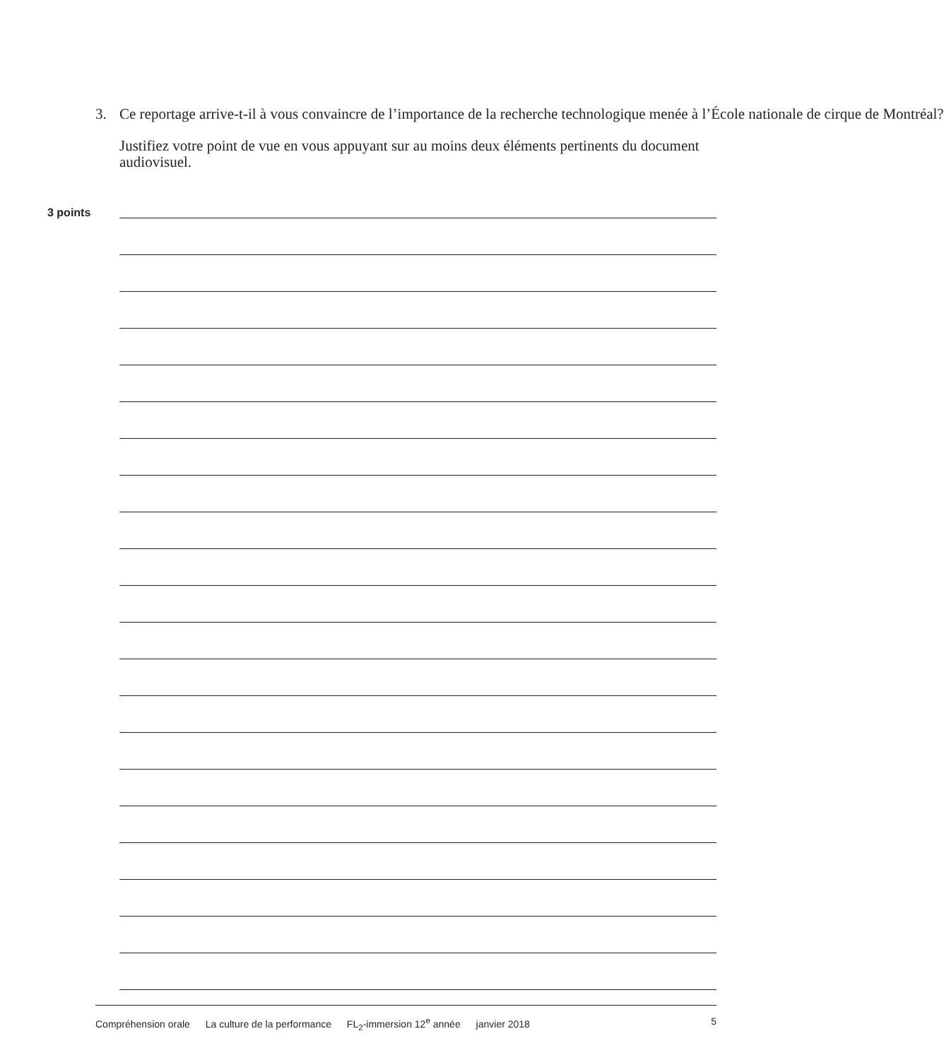3. Ce reportage arrive-t-il à vous convaincre de l’importance de la recherche technologique menée à l’École nationale de cirque de Montréal?
Justifiez votre point de vue en vous appuyant sur au moins deux éléments pertinents du document audiovisuel.
3 points
Compréhension orale La culture de la performance FL<sub>2</sub>-immersion 12<sup>e</sup> année janvier 2018
5